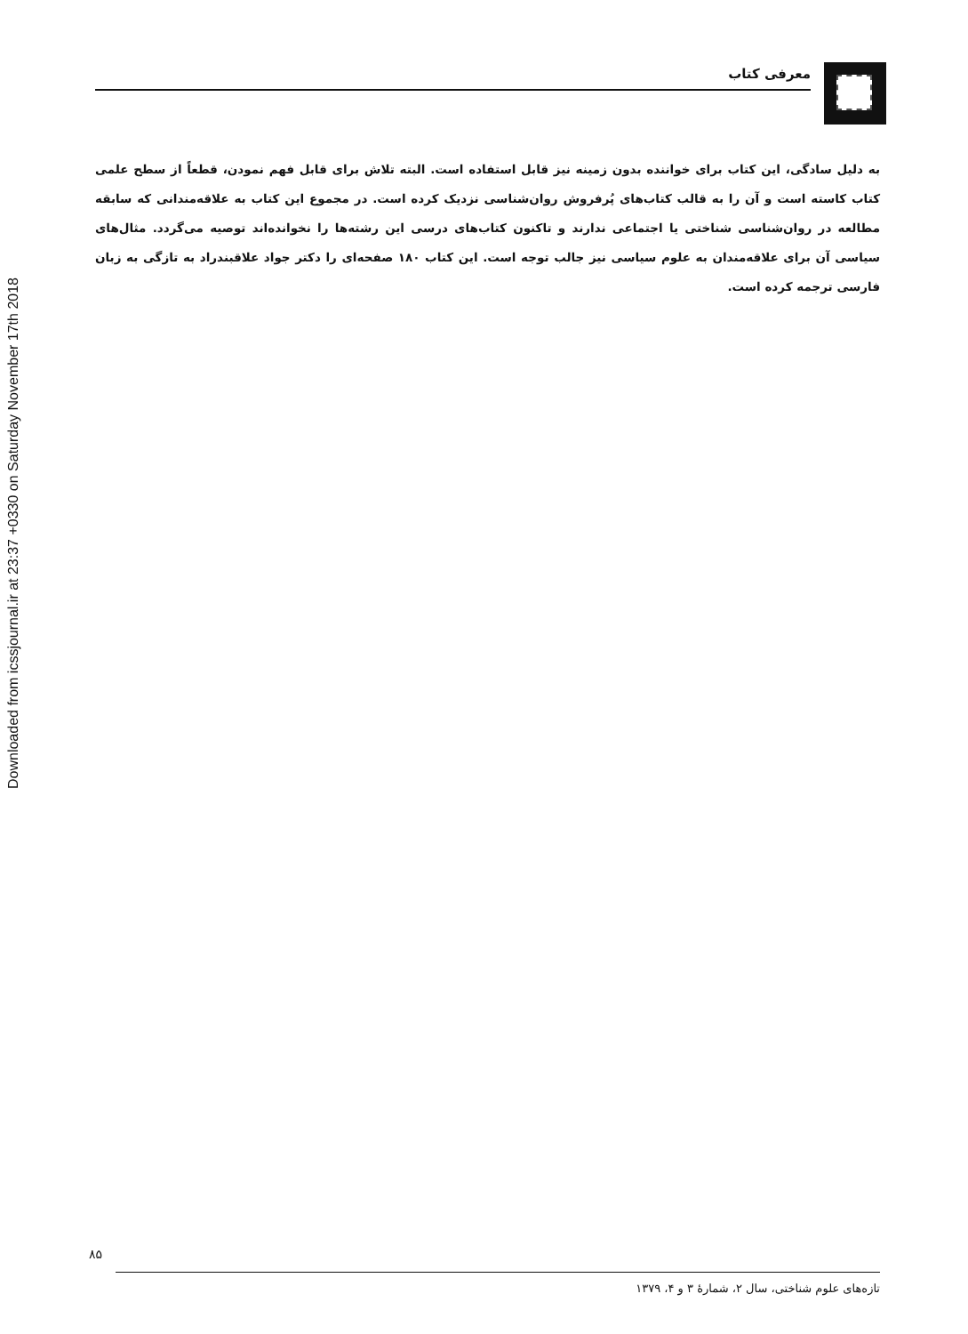Downloaded from icssjournal.ir at 23:37 +0330 on Saturday November 17th 2018
معرفی کتاب
به دلیل سادگی، این کتاب برای خواننده بدون زمینه نیز قابل استفاده است. البته تلاش برای قابل فهم نمودن، قطعاً از سطح علمی کتاب کاسته است و آن را به قالب کتاب‌های پُرفروش روان‌شناسی نزدیک کرده است. در مجموع این کتاب به علاقه‌مندانی که سابقه مطالعه در روان‌شناسی شناختی یا اجتماعی ندارند و تاکنون کتاب‌های درسی این رشته‌ها را نخوانده‌اند توصیه می‌گردد. مثال‌های سیاسی آن برای علاقه‌مندان به علوم سیاسی نیز جالب توجه است. این کتاب ۱۸۰ صفحه‌ای را دکتر جواد علاقبندراد به تازگی به زبان فارسی ترجمه کرده است.
۸۵
تازه‌های علوم شناختی، سال ۲، شمارهٔ ۳ و ۴، ۱۳۷۹